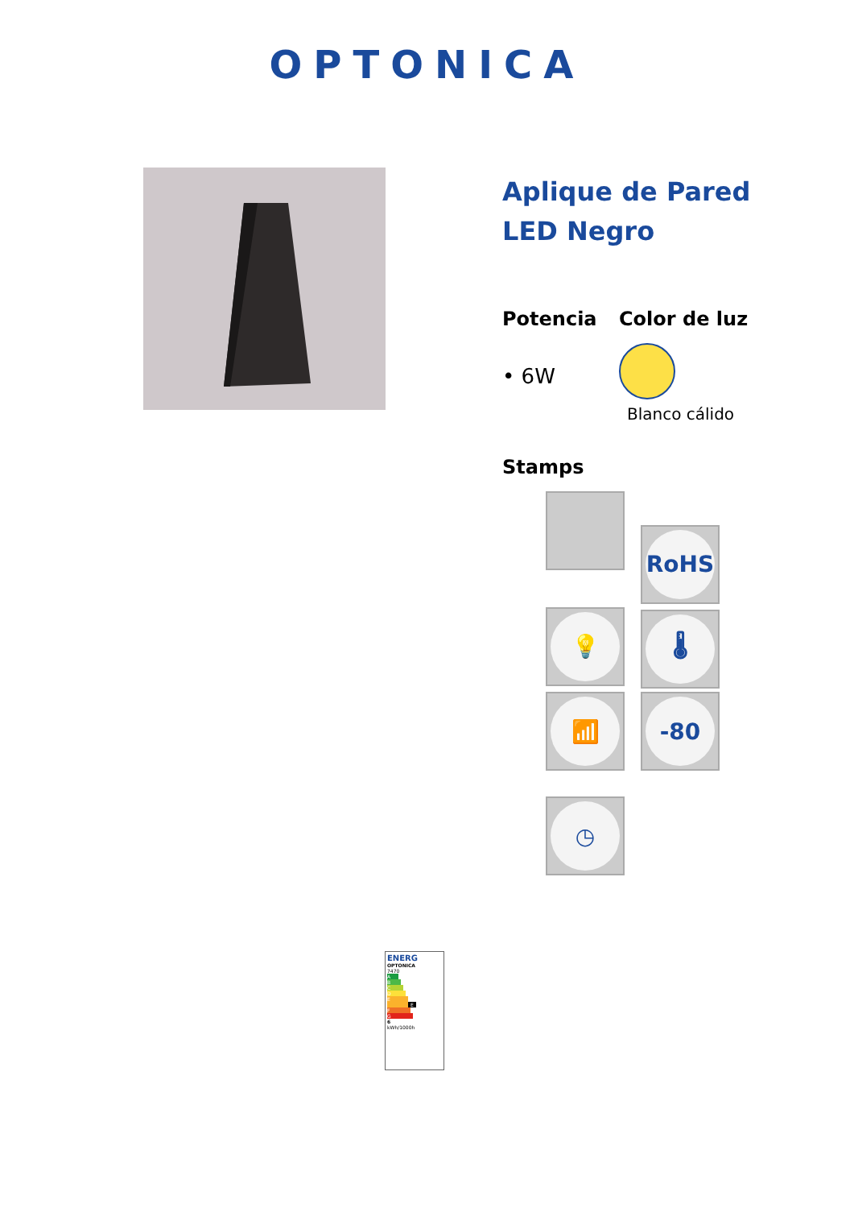OPTONICA
Aplique de Pared LED Negro
Potencia
• 6W
Color de luz
Blanco cálido
Stamps
RoHS 💡 🌡 📶 -80
◷
ENERG
OPTONICA
7470
A
B
C
D
E E
F
G
6
kWh/1000h